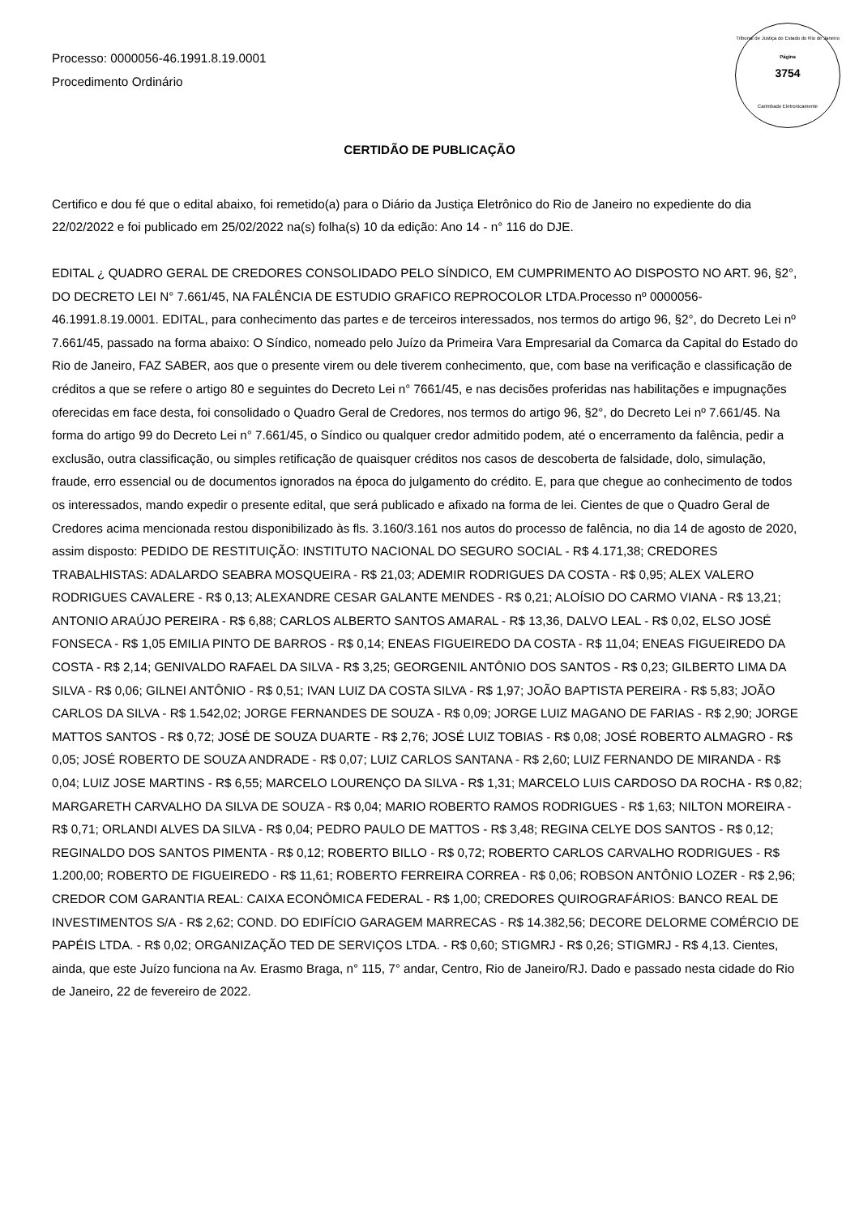Tribunal de Justiça do Estado do Rio de Janeiro
Página
3754
Carimbado Eletronicamente
Processo: 0000056-46.1991.8.19.0001
Procedimento Ordinário
CERTIDÃO DE PUBLICAÇÃO
Certifico e dou fé que o edital abaixo, foi remetido(a) para o Diário da Justiça Eletrônico do Rio de Janeiro no expediente do dia 22/02/2022 e foi publicado em 25/02/2022 na(s) folha(s) 10 da edição: Ano 14 - n° 116 do DJE.
EDITAL ¿ QUADRO GERAL DE CREDORES CONSOLIDADO PELO SÍNDICO, EM CUMPRIMENTO AO DISPOSTO NO ART. 96, §2°, DO DECRETO LEI N° 7.661/45, NA FALÊNCIA DE ESTUDIO GRAFICO REPROCOLOR LTDA.Processo nº 0000056-46.1991.8.19.0001. EDITAL, para conhecimento das partes e de terceiros interessados, nos termos do artigo 96, §2°, do Decreto Lei nº 7.661/45, passado na forma abaixo: O Síndico, nomeado pelo Juízo da Primeira Vara Empresarial da Comarca da Capital do Estado do Rio de Janeiro, FAZ SABER, aos que o presente virem ou dele tiverem conhecimento, que, com base na verificação e classificação de créditos a que se refere o artigo 80 e seguintes do Decreto Lei n° 7661/45, e nas decisões proferidas nas habilitações e impugnações oferecidas em face desta, foi consolidado o Quadro Geral de Credores, nos termos do artigo 96, §2°, do Decreto Lei nº 7.661/45. Na forma do artigo 99 do Decreto Lei n° 7.661/45, o Síndico ou qualquer credor admitido podem, até o encerramento da falência, pedir a exclusão, outra classificação, ou simples retificação de quaisquer créditos nos casos de descoberta de falsidade, dolo, simulação, fraude, erro essencial ou de documentos ignorados na época do julgamento do crédito. E, para que chegue ao conhecimento de todos os interessados, mando expedir o presente edital, que será publicado e afixado na forma de lei. Cientes de que o Quadro Geral de Credores acima mencionada restou disponibilizado às fls. 3.160/3.161 nos autos do processo de falência, no dia 14 de agosto de 2020, assim disposto: PEDIDO DE RESTITUIÇÃO: INSTITUTO NACIONAL DO SEGURO SOCIAL - R$ 4.171,38; CREDORES TRABALHISTAS: ADALARDO SEABRA MOSQUEIRA - R$ 21,03; ADEMIR RODRIGUES DA COSTA - R$ 0,95; ALEX VALERO RODRIGUES CAVALERE - R$ 0,13; ALEXANDRE CESAR GALANTE MENDES - R$ 0,21; ALOÍSIO DO CARMO VIANA - R$ 13,21; ANTONIO ARAÚJO PEREIRA - R$ 6,88; CARLOS ALBERTO SANTOS AMARAL - R$ 13,36, DALVO LEAL - R$ 0,02, ELSO JOSÉ FONSECA - R$ 1,05 EMILIA PINTO DE BARROS - R$ 0,14; ENEAS FIGUEIREDO DA COSTA - R$ 11,04; ENEAS FIGUEIREDO DA COSTA - R$ 2,14; GENIVALDO RAFAEL DA SILVA - R$ 3,25; GEORGENIL ANTÔNIO DOS SANTOS - R$ 0,23; GILBERTO LIMA DA SILVA - R$ 0,06; GILNEI ANTÔNIO - R$ 0,51; IVAN LUIZ DA COSTA SILVA - R$ 1,97; JOÃO BAPTISTA PEREIRA - R$ 5,83; JOÃO CARLOS DA SILVA - R$ 1.542,02; JORGE FERNANDES DE SOUZA - R$ 0,09; JORGE LUIZ MAGANO DE FARIAS - R$ 2,90; JORGE MATTOS SANTOS - R$ 0,72; JOSÉ DE SOUZA DUARTE - R$ 2,76; JOSÉ LUIZ TOBIAS - R$ 0,08; JOSÉ ROBERTO ALMAGRO - R$ 0,05; JOSÉ ROBERTO DE SOUZA ANDRADE - R$ 0,07; LUIZ CARLOS SANTANA - R$ 2,60; LUIZ FERNANDO DE MIRANDA - R$ 0,04; LUIZ JOSE MARTINS - R$ 6,55; MARCELO LOURENÇO DA SILVA - R$ 1,31; MARCELO LUIS CARDOSO DA ROCHA - R$ 0,82; MARGARETH CARVALHO DA SILVA DE SOUZA - R$ 0,04; MARIO ROBERTO RAMOS RODRIGUES - R$ 1,63; NILTON MOREIRA - R$ 0,71; ORLANDI ALVES DA SILVA - R$ 0,04; PEDRO PAULO DE MATTOS - R$ 3,48; REGINA CELYE DOS SANTOS - R$ 0,12; REGINALDO DOS SANTOS PIMENTA - R$ 0,12; ROBERTO BILLO - R$ 0,72; ROBERTO CARLOS CARVALHO RODRIGUES - R$ 1.200,00; ROBERTO DE FIGUEIREDO - R$ 11,61; ROBERTO FERREIRA CORREA - R$ 0,06; ROBSON ANTÔNIO LOZER - R$ 2,96; CREDOR COM GARANTIA REAL: CAIXA ECONÔMICA FEDERAL - R$ 1,00; CREDORES QUIROGRAFÁRIOS: BANCO REAL DE INVESTIMENTOS S/A - R$ 2,62; COND. DO EDIFÍCIO GARAGEM MARRECAS - R$ 14.382,56; DECORE DELORME COMÉRCIO DE PAPÉIS LTDA. - R$ 0,02; ORGANIZAÇÃO TED DE SERVIÇOS LTDA. - R$ 0,60; STIGMRJ - R$ 0,26; STIGMRJ - R$ 4,13. Cientes, ainda, que este Juízo funciona na Av. Erasmo Braga, n° 115, 7° andar, Centro, Rio de Janeiro/RJ. Dado e passado nesta cidade do Rio de Janeiro, 22 de fevereiro de 2022.